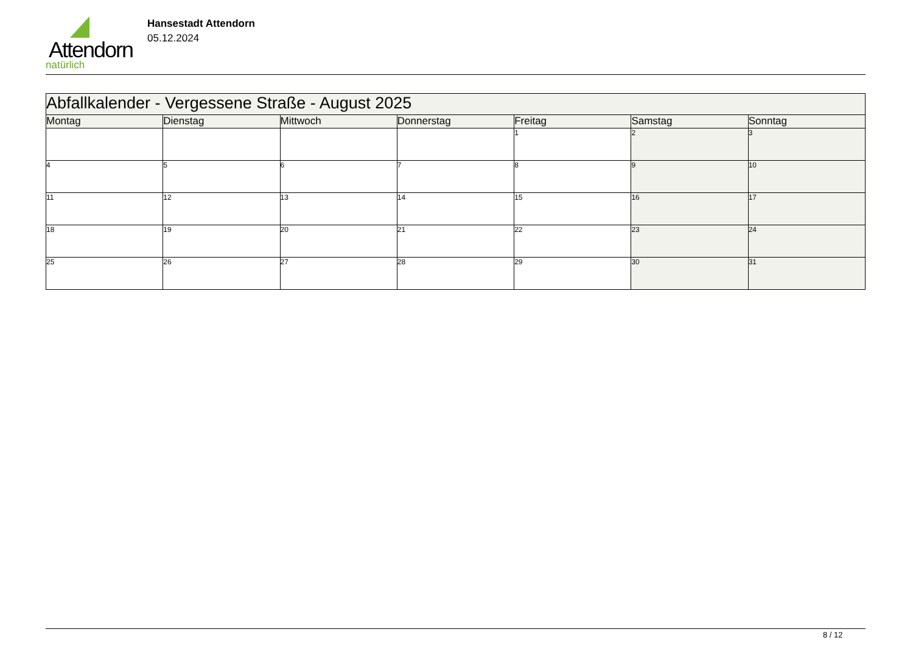Attendorn
natürlich
Hansestadt Attendorn
05.12.2024
| Abfallkalender - Vergessene Straße - August 2025 | | | | | | |
| Montag | Dienstag | Mittwoch | Donnerstag | Freitag | Samstag | Sonntag |
| | | | | 1 | 2 | 3 |
| 4 | 5 | 6 | 7 | 8 | 9 | 10 |
| 11 | 12 | 13 | 14 | 15 | 16 | 17 |
| 18 | 19 | 20 | 21 | 22 | 23 | 24 |
| 25 | 26 | 27 | 28 | 29 | 30 | 31 |
8 / 12